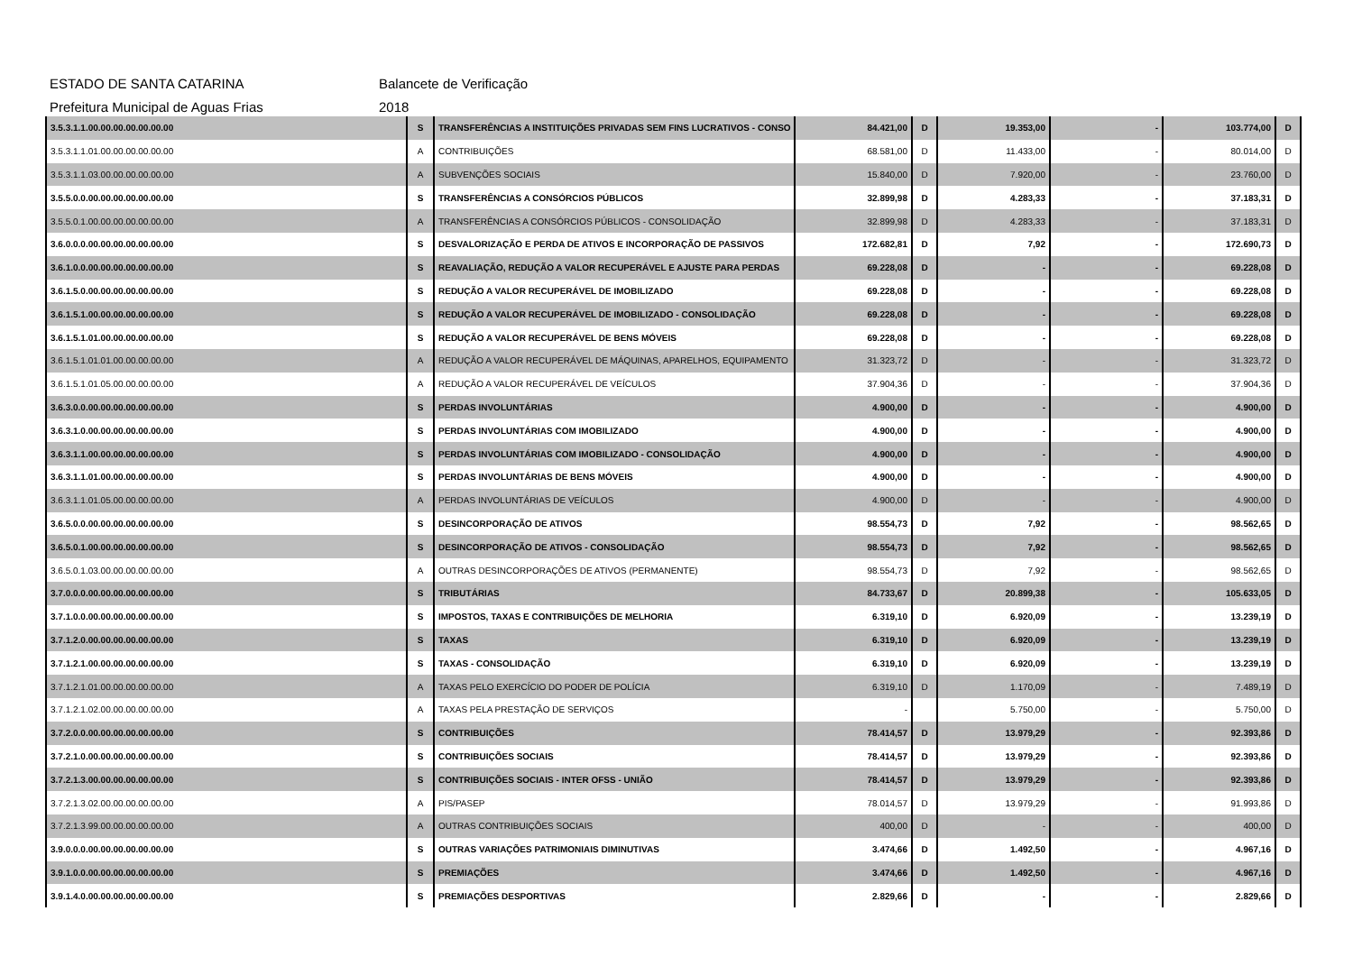ESTADO DE SANTA CATARINA Balancete de Verificação
Prefeitura Municipal de Aguas Frias 2018
| 3.5.3.1.1.00.00.00.00.00.00.00 | S | TRANSFERÊNCIAS A INSTITUIÇÕES PRIVADAS SEM FINS LUCRATIVOS - CONSO | 84.421,00 | D | 19.353,00 | - | 103.774,00 | D |
| 3.5.3.1.1.01.00.00.00.00.00.00 | A | CONTRIBUIÇÕES | 68.581,00 | D | 11.433,00 | - | 80.014,00 | D |
| 3.5.3.1.1.03.00.00.00.00.00.00 | A | SUBVENÇÕES SOCIAIS | 15.840,00 | D | 7.920,00 | - | 23.760,00 | D |
| 3.5.5.0.0.00.00.00.00.00.00.00 | S | TRANSFERÊNCIAS A CONSÓRCIOS PÚBLICOS | 32.899,98 | D | 4.283,33 | - | 37.183,31 | D |
| 3.5.5.0.1.00.00.00.00.00.00.00 | A | TRANSFERÊNCIAS A CONSÓRCIOS PÚBLICOS - CONSOLIDAÇÃO | 32.899,98 | D | 4.283,33 | - | 37.183,31 | D |
| 3.6.0.0.0.00.00.00.00.00.00.00 | S | DESVALORIZAÇÃO E PERDA DE ATIVOS E INCORPORAÇÃO DE PASSIVOS | 172.682,81 | D | 7,92 | - | 172.690,73 | D |
| 3.6.1.0.0.00.00.00.00.00.00.00 | S | REAVALIAÇÃO, REDUÇÃO A VALOR RECUPERÁVEL E AJUSTE PARA PERDAS | 69.228,08 | D | - | - | 69.228,08 | D |
| 3.6.1.5.0.00.00.00.00.00.00.00 | S | REDUÇÃO A VALOR RECUPERÁVEL DE IMOBILIZADO | 69.228,08 | D | - | - | 69.228,08 | D |
| 3.6.1.5.1.00.00.00.00.00.00.00 | S | REDUÇÃO A VALOR RECUPERÁVEL DE IMOBILIZADO - CONSOLIDAÇÃO | 69.228,08 | D | - | - | 69.228,08 | D |
| 3.6.1.5.1.01.00.00.00.00.00.00 | S | REDUÇÃO A VALOR RECUPERÁVEL DE BENS MÓVEIS | 69.228,08 | D | - | - | 69.228,08 | D |
| 3.6.1.5.1.01.01.00.00.00.00.00 | A | REDUÇÃO A VALOR RECUPERÁVEL DE MÁQUINAS, APARELHOS, EQUIPAMENTO | 31.323,72 | D | - | - | 31.323,72 | D |
| 3.6.1.5.1.01.05.00.00.00.00.00 | A | REDUÇÃO A VALOR RECUPERÁVEL DE VEÍCULOS | 37.904,36 | D | - | - | 37.904,36 | D |
| 3.6.3.0.0.00.00.00.00.00.00.00 | S | PERDAS INVOLUNTÁRIAS | 4.900,00 | D | - | - | 4.900,00 | D |
| 3.6.3.1.0.00.00.00.00.00.00.00 | S | PERDAS INVOLUNTÁRIAS COM IMOBILIZADO | 4.900,00 | D | - | - | 4.900,00 | D |
| 3.6.3.1.1.00.00.00.00.00.00.00 | S | PERDAS INVOLUNTÁRIAS COM IMOBILIZADO - CONSOLIDAÇÃO | 4.900,00 | D | - | - | 4.900,00 | D |
| 3.6.3.1.1.01.00.00.00.00.00.00 | S | PERDAS INVOLUNTÁRIAS DE BENS MÓVEIS | 4.900,00 | D | - | - | 4.900,00 | D |
| 3.6.3.1.1.01.05.00.00.00.00.00 | A | PERDAS INVOLUNTÁRIAS DE VEÍCULOS | 4.900,00 | D | - | - | 4.900,00 | D |
| 3.6.5.0.0.00.00.00.00.00.00.00 | S | DESINCORPORAÇÃO DE ATIVOS | 98.554,73 | D | 7,92 | - | 98.562,65 | D |
| 3.6.5.0.1.00.00.00.00.00.00.00 | S | DESINCORPORAÇÃO DE ATIVOS - CONSOLIDAÇÃO | 98.554,73 | D | 7,92 | - | 98.562,65 | D |
| 3.6.5.0.1.03.00.00.00.00.00.00 | A | OUTRAS DESINCORPORAÇÕES DE ATIVOS (PERMANENTE) | 98.554,73 | D | 7,92 | - | 98.562,65 | D |
| 3.7.0.0.0.00.00.00.00.00.00.00 | S | TRIBUTÁRIAS | 84.733,67 | D | 20.899,38 | - | 105.633,05 | D |
| 3.7.1.0.0.00.00.00.00.00.00.00 | S | IMPOSTOS, TAXAS E CONTRIBUIÇÕES DE MELHORIA | 6.319,10 | D | 6.920,09 | - | 13.239,19 | D |
| 3.7.1.2.0.00.00.00.00.00.00.00 | S | TAXAS | 6.319,10 | D | 6.920,09 | - | 13.239,19 | D |
| 3.7.1.2.1.00.00.00.00.00.00.00 | S | TAXAS - CONSOLIDAÇÃO | 6.319,10 | D | 6.920,09 | - | 13.239,19 | D |
| 3.7.1.2.1.01.00.00.00.00.00.00 | A | TAXAS PELO EXERCÍCIO DO PODER DE POLÍCIA | 6.319,10 | D | 1.170,09 | - | 7.489,19 | D |
| 3.7.1.2.1.02.00.00.00.00.00.00 | A | TAXAS PELA PRESTAÇÃO DE SERVIÇOS | - | | 5.750,00 | - | 5.750,00 | D |
| 3.7.2.0.0.00.00.00.00.00.00.00 | S | CONTRIBUIÇÕES | 78.414,57 | D | 13.979,29 | - | 92.393,86 | D |
| 3.7.2.1.0.00.00.00.00.00.00.00 | S | CONTRIBUIÇÕES SOCIAIS | 78.414,57 | D | 13.979,29 | - | 92.393,86 | D |
| 3.7.2.1.3.00.00.00.00.00.00.00 | S | CONTRIBUIÇÕES SOCIAIS - INTER OFSS - UNIÃO | 78.414,57 | D | 13.979,29 | - | 92.393,86 | D |
| 3.7.2.1.3.02.00.00.00.00.00.00 | A | PIS/PASEP | 78.014,57 | D | 13.979,29 | - | 91.993,86 | D |
| 3.7.2.1.3.99.00.00.00.00.00.00 | A | OUTRAS CONTRIBUIÇÕES SOCIAIS | 400,00 | D | - | - | 400,00 | D |
| 3.9.0.0.0.00.00.00.00.00.00.00 | S | OUTRAS VARIAÇÕES PATRIMONIAIS DIMINUTIVAS | 3.474,66 | D | 1.492,50 | - | 4.967,16 | D |
| 3.9.1.0.0.00.00.00.00.00.00.00 | S | PREMIAÇÕES | 3.474,66 | D | 1.492,50 | - | 4.967,16 | D |
| 3.9.1.4.0.00.00.00.00.00.00.00 | S | PREMIAÇÕES DESPORTIVAS | 2.829,66 | D | - | - | 2.829,66 | D |